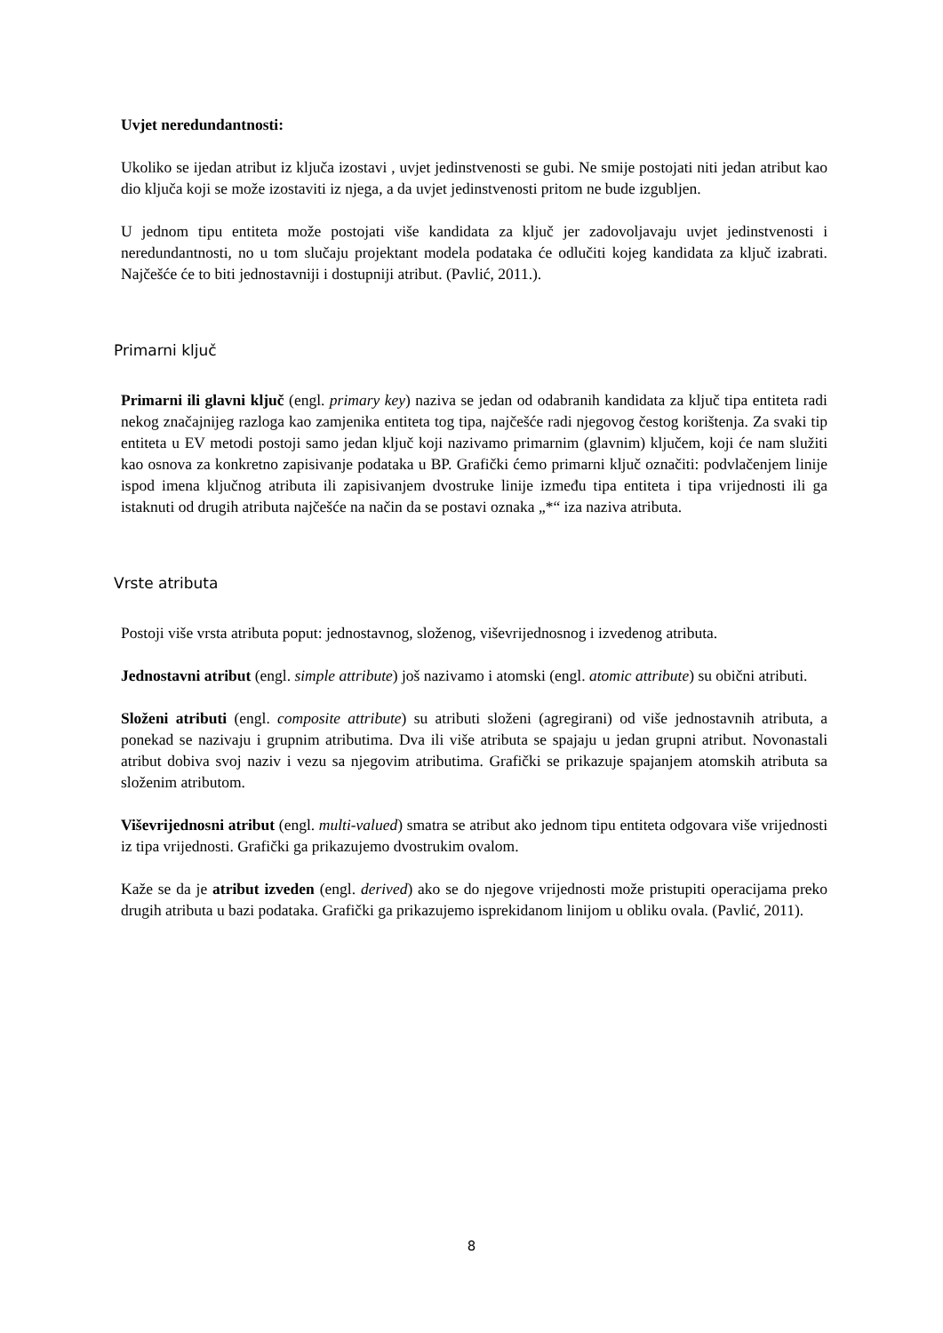Uvjet neredundantnosti:
Ukoliko se ijedan atribut iz ključa izostavi , uvjet jedinstvenosti se gubi. Ne smije postojati niti jedan atribut kao dio ključa koji se može izostaviti iz njega, a da uvjet jedinstvenosti pritom ne bude izgubljen.
U jednom tipu entiteta može postojati više kandidata za ključ jer zadovoljavaju uvjet jedinstvenosti i neredundantnosti, no u tom slučaju projektant modela podataka će odlučiti kojeg kandidata za ključ izabrati. Najčešće će to biti jednostavniji i dostupniji atribut. (Pavlić, 2011.).
Primarni ključ
Primarni ili glavni ključ (engl. primary key) naziva se jedan od odabranih kandidata za ključ tipa entiteta radi nekog značajnijeg razloga kao zamjenika entiteta tog tipa, najčešće radi njegovog čestog korištenja. Za svaki tip entiteta u EV metodi postoji samo jedan ključ koji nazivamo primarnim (glavnim) ključem, koji će nam služiti kao osnova za konkretno zapisivanje podataka u BP. Grafički ćemo primarni ključ označiti: podvlačenjem linije ispod imena ključnog atributa ili zapisivanjem dvostruke linije između tipa entiteta i tipa vrijednosti ili ga istaknuti od drugih atributa najčešće na način da se postavi oznaka „*“ iza naziva atributa.
Vrste atributa
Postoji više vrsta atributa poput: jednostavnog, složenog, viševrijednosnog i izvedenog atributa.
Jednostavni atribut (engl. simple attribute) još nazivamo i atomski (engl. atomic attribute) su obični atributi.
Složeni atributi (engl. composite attribute) su atributi složeni (agregirani) od više jednostavnih atributa, a ponekad se nazivaju i grupnim atributima. Dva ili više atributa se spajaju u jedan grupni atribut. Novonastali atribut dobiva svoj naziv i vezu sa njegovim atributima. Grafički se prikazuje spajanjem atomskih atributa sa složenim atributom.
Viševrijednosni atribut (engl. multi-valued) smatra se atribut ako jednom tipu entiteta odgovara više vrijednosti iz tipa vrijednosti. Grafički ga prikazujemo dvostrukim ovalom.
Kaže se da je atribut izveden (engl. derived) ako se do njegove vrijednosti može pristupiti operacijama preko drugih atributa u bazi podataka. Grafički ga prikazujemo isprekidanom linijom u obliku ovala. (Pavlić, 2011).
8